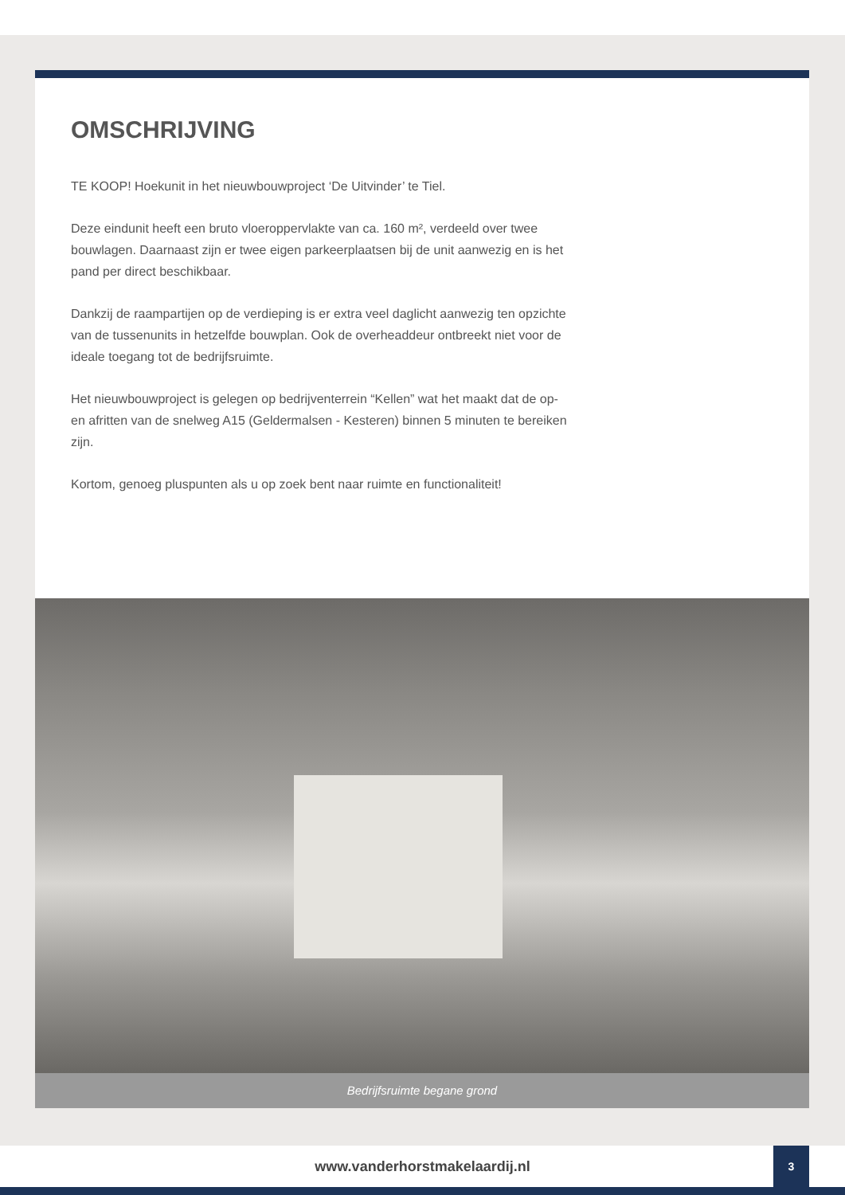OMSCHRIJVING
TE KOOP! Hoekunit in het nieuwbouwproject ‘De Uitvinder’ te Tiel.
Deze eindunit heeft een bruto vloeroppervlakte van ca. 160 m², verdeeld over twee bouwlagen. Daarnaast zijn er twee eigen parkeerplaatsen bij de unit aanwezig en is het pand per direct beschikbaar.
Dankzij de raampartijen op de verdieping is er extra veel daglicht aanwezig ten opzichte van de tussenunits in hetzelfde bouwplan. Ook de overheaddeur ontbreekt niet voor de ideale toegang tot de bedrijfsruimte.
Het nieuwbouwproject is gelegen op bedrijventerrein “Kellen” wat het maakt dat de op- en afritten van de snelweg A15 (Geldermalsen - Kesteren) binnen 5 minuten te bereiken zijn.
Kortom, genoeg pluspunten als u op zoek bent naar ruimte en functionaliteit!
Bedrijfsruimte begane grond
www.vanderhorstmakelaardij.nl 3